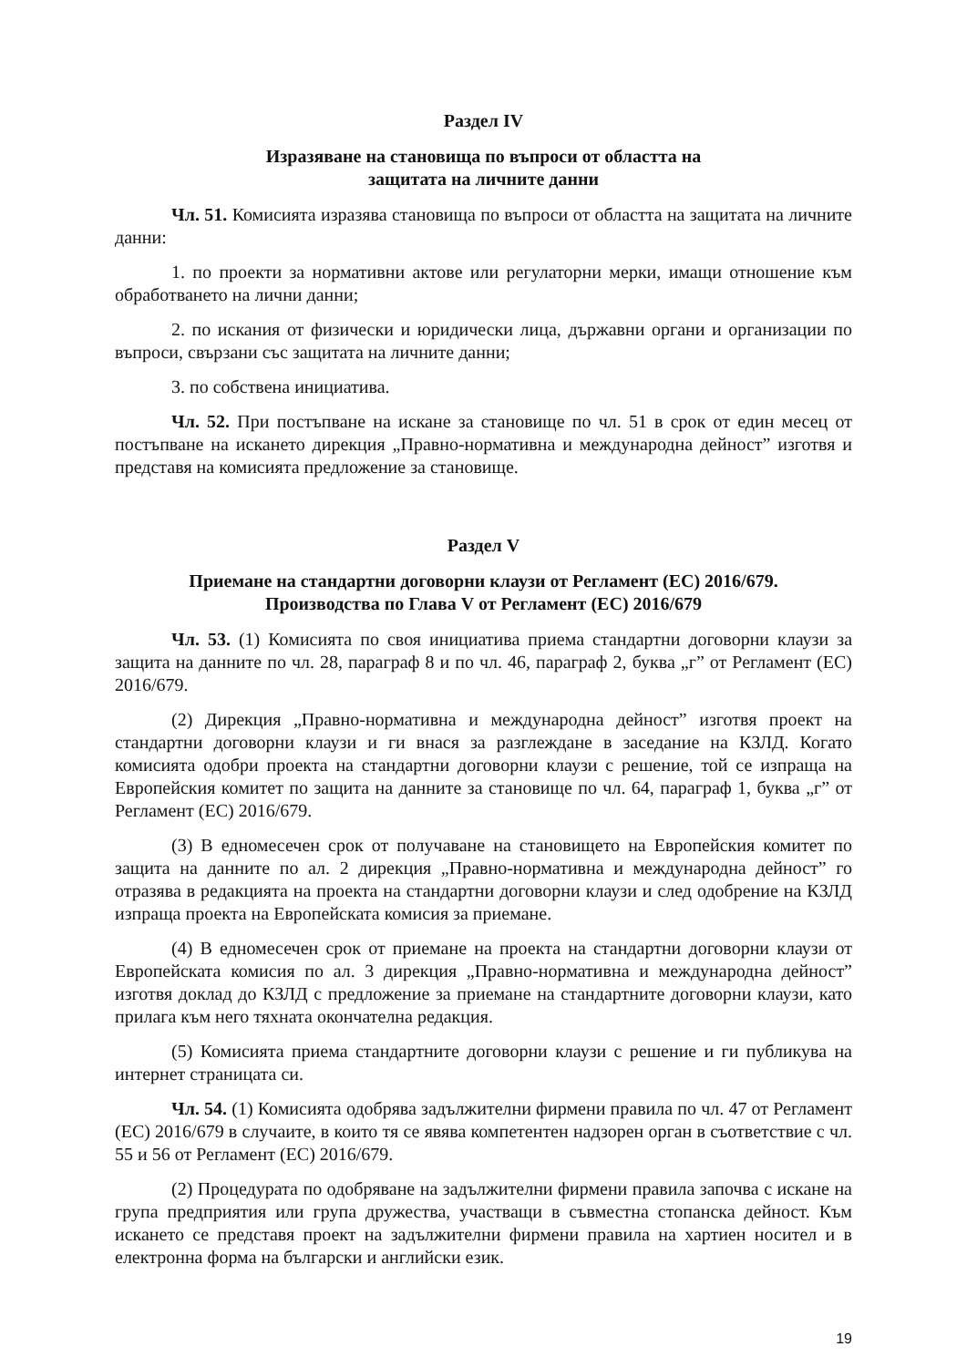Раздел IV
Изразяване на становища по въпроси от областта на
защитата на личните данни
Чл. 51. Комисията изразява становища по въпроси от областта на защитата на личните данни:
1. по проекти за нормативни актове или регулаторни мерки, имащи отношение към обработването на лични данни;
2. по искания от физически и юридически лица, държавни органи и организации по въпроси, свързани със защитата на личните данни;
3. по собствена инициатива.
Чл. 52. При постъпване на искане за становище по чл. 51 в срок от един месец от постъпване на искането дирекция „Правно-нормативна и международна дейност” изготвя и представя на комисията предложение за становище.
Раздел V
Приемане на стандартни договорни клаузи от Регламент (ЕС) 2016/679.
Производства по Глава V от Регламент (ЕС) 2016/679
Чл. 53. (1) Комисията по своя инициатива приема стандартни договорни клаузи за защита на данните по чл. 28, параграф 8 и по чл. 46, параграф 2, буква „г” от Регламент (ЕС) 2016/679.
(2) Дирекция „Правно-нормативна и международна дейност” изготвя проект на стандартни договорни клаузи и ги внася за разглеждане в заседание на КЗЛД. Когато комисията одобри проекта на стандартни договорни клаузи с решение, той се изпраща на Европейския комитет по защита на данните за становище по чл. 64, параграф 1, буква „г” от Регламент (ЕС) 2016/679.
(3) В едномесечен срок от получаване на становището на Европейския комитет по защита на данните по ал. 2 дирекция „Правно-нормативна и международна дейност” го отразява в редакцията на проекта на стандартни договорни клаузи и след одобрение на КЗЛД изпраща проекта на Европейската комисия за приемане.
(4) В едномесечен срок от приемане на проекта на стандартни договорни клаузи от Европейската комисия по ал. 3 дирекция „Правно-нормативна и международна дейност” изготвя доклад до КЗЛД с предложение за приемане на стандартните договорни клаузи, като прилага към него тяхната окончателна редакция.
(5) Комисията приема стандартните договорни клаузи с решение и ги публикува на интернет страницата си.
Чл. 54. (1) Комисията одобрява задължителни фирмени правила по чл. 47 от Регламент (ЕС) 2016/679 в случаите, в които тя се явява компетентен надзорен орган в съответствие с чл. 55 и 56 от Регламент (ЕС) 2016/679.
(2) Процедурата по одобряване на задължителни фирмени правила започва с искане на група предприятия или група дружества, участващи в съвместна стопанска дейност. Към искането се представя проект на задължителни фирмени правила на хартиен носител и в електронна форма на български и английски език.
19